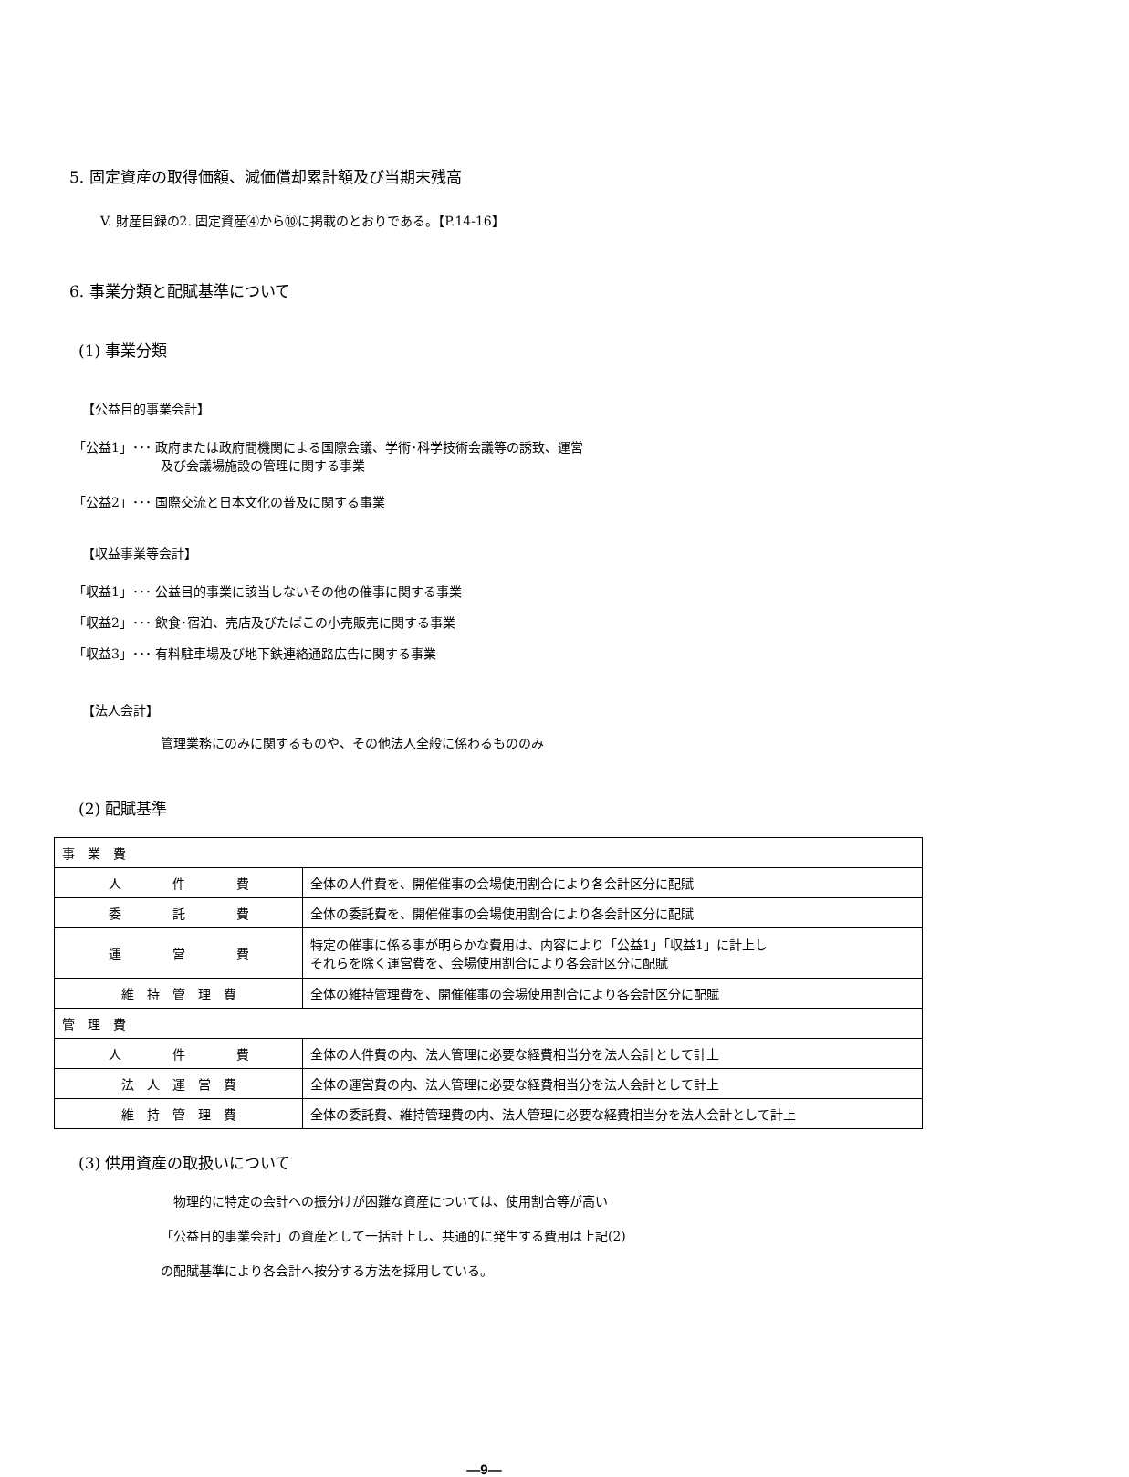5. 固定資産の取得価額、減価償却累計額及び当期末残高
V. 財産目録の2. 固定資産④から⑩に掲載のとおりである。【P.14-16】
6. 事業分類と配賦基準について
(1) 事業分類
【公益目的事業会計】
「公益1」･･･ 政府または政府間機関による国際会議、学術･科学技術会議等の誘致、運営
及び会議場施設の管理に関する事業
「公益2」･･･ 国際交流と日本文化の普及に関する事業
【収益事業等会計】
「収益1」･･･ 公益目的事業に該当しないその他の催事に関する事業
「収益2」･･･ 飲食･宿泊、売店及びたばこの小売販売に関する事業
「収益3」･･･ 有料駐車場及び地下鉄連絡通路広告に関する事業
【法人会計】
管理業務にのみに関するものや、その他法人全般に係わるもののみ
(2) 配賦基準
| 事 業 費 | |
| 人 件 費 | 全体の人件費を、開催催事の会場使用割合により各会計区分に配賦 |
| 委 託 費 | 全体の委託費を、開催催事の会場使用割合により各会計区分に配賦 |
| 運 営 費 | 特定の催事に係る事が明らかな費用は、内容により「公益1」「収益1」に計上し それらを除く運営費を、会場使用割合により各会計区分に配賦 |
| 維 持 管 理 費 | 全体の維持管理費を、開催催事の会場使用割合により各会計区分に配賦 |
| 管 理 費 | |
| 人 件 費 | 全体の人件費の内、法人管理に必要な経費相当分を法人会計として計上 |
| 法 人 運 営 費 | 全体の運営費の内、法人管理に必要な経費相当分を法人会計として計上 |
| 維 持 管 理 費 | 全体の委託費、維持管理費の内、法人管理に必要な経費相当分を法人会計として計上 |
(3) 供用資産の取扱いについて
　物理的に特定の会計への振分けが困難な資産については、使用割合等が高い
「公益目的事業会計」の資産として一括計上し、共通的に発生する費用は上記(2)
の配賦基準により各会計へ按分する方法を採用している。
―9―